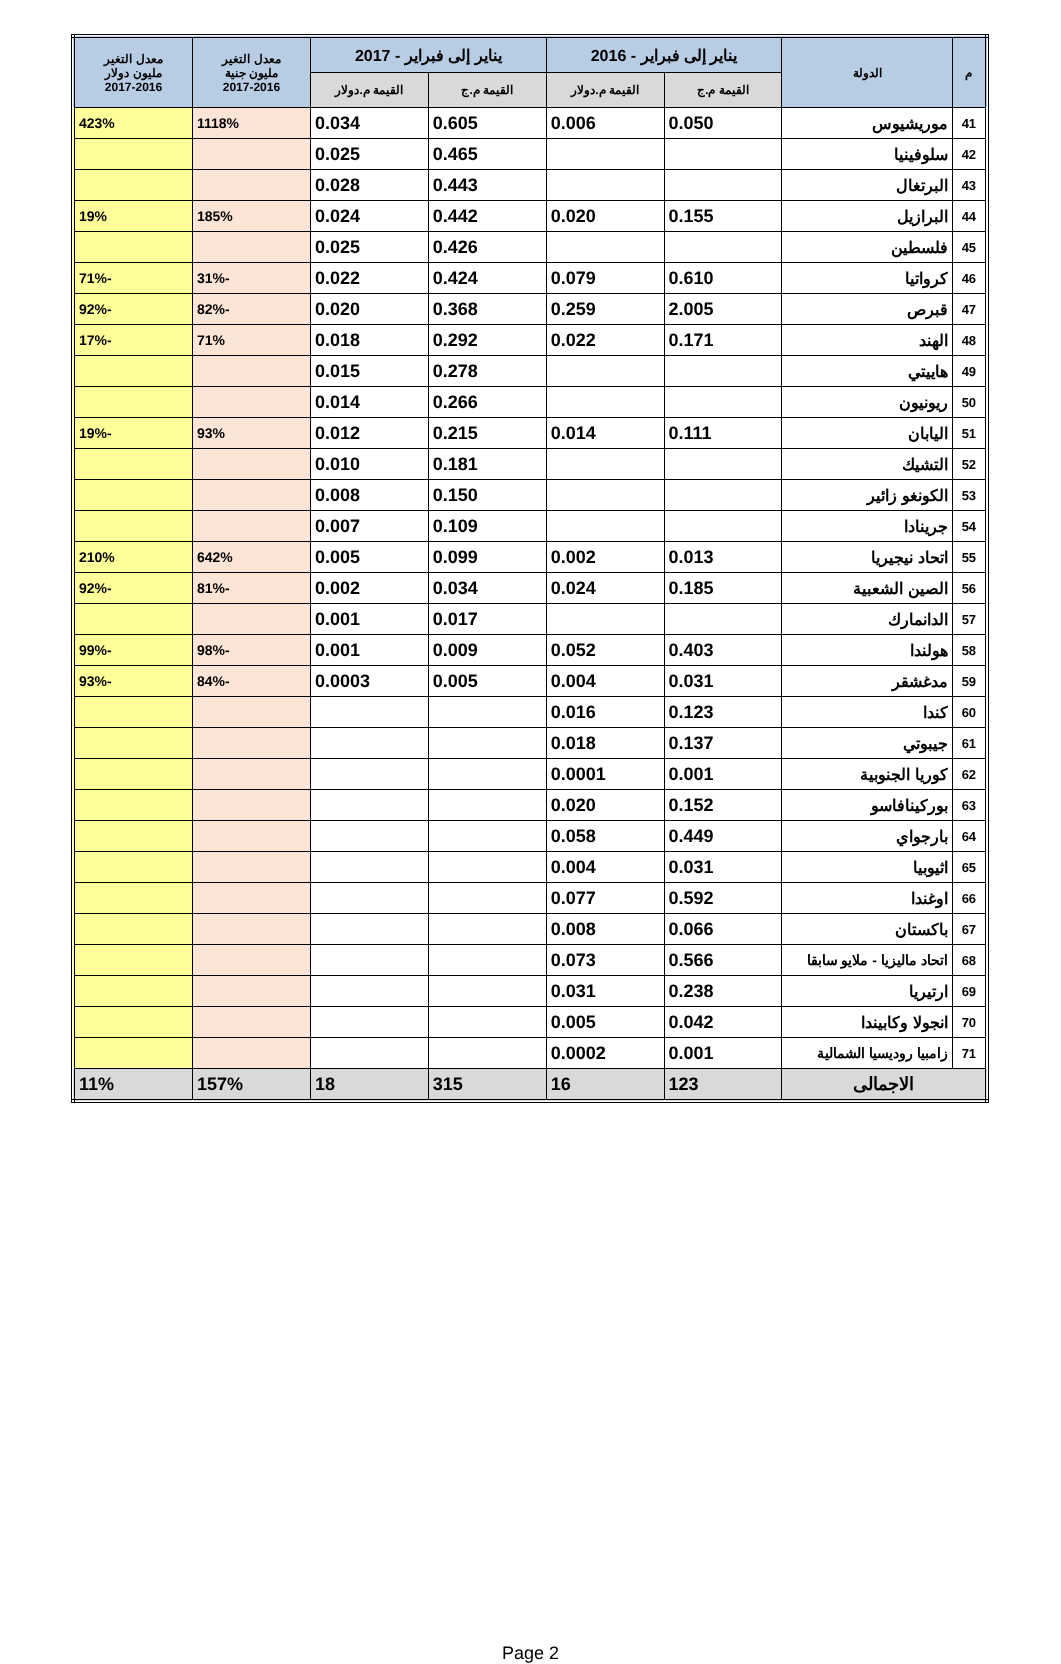| م | الدولة | يناير إلى فبراير - 2016 | | يناير إلى فبراير - 2017 | | معدل التغير مليون جنية 2017-2016 | معدل التغير مليون دولار 2017-2016 |
| --- | --- | --- | --- | --- | --- | --- | --- |
| | | القيمة م.ج | القيمة م.دولار | القيمة م.ج | القيمة م.دولار | | |
| 41 | موريشيوس | 0.050 | 0.006 | 0.605 | 0.034 | 1118% | 423% |
| 42 | سلوفينيا | | | 0.465 | 0.025 | | |
| 43 | البرتغال | | | 0.443 | 0.028 | | |
| 44 | البرازيل | 0.155 | 0.020 | 0.442 | 0.024 | 185% | 19% |
| 45 | فلسطين | | | 0.426 | 0.025 | | |
| 46 | كرواتيا | 0.610 | 0.079 | 0.424 | 0.022 | -31% | -71% |
| 47 | قبرص | 2.005 | 0.259 | 0.368 | 0.020 | -82% | -92% |
| 48 | الهند | 0.171 | 0.022 | 0.292 | 0.018 | 71% | -17% |
| 49 | هاييتي | | | 0.278 | 0.015 | | |
| 50 | ريونيون | | | 0.266 | 0.014 | | |
| 51 | اليابان | 0.111 | 0.014 | 0.215 | 0.012 | 93% | -19% |
| 52 | التشيك | | | 0.181 | 0.010 | | |
| 53 | الكونغو زائير | | | 0.150 | 0.008 | | |
| 54 | جرينادا | | | 0.109 | 0.007 | | |
| 55 | اتحاد نيجيريا | 0.013 | 0.002 | 0.099 | 0.005 | 642% | 210% |
| 56 | الصين الشعبية | 0.185 | 0.024 | 0.034 | 0.002 | -81% | -92% |
| 57 | الدانمارك | | | 0.017 | 0.001 | | |
| 58 | هولندا | 0.403 | 0.052 | 0.009 | 0.001 | -98% | -99% |
| 59 | مدغشقر | 0.031 | 0.004 | 0.005 | 0.0003 | -84% | -93% |
| 60 | كندا | 0.123 | 0.016 | | | | |
| 61 | جيبوتي | 0.137 | 0.018 | | | | |
| 62 | كوريا الجنوبية | 0.001 | 0.0001 | | | | |
| 63 | بوركينافاسو | 0.152 | 0.020 | | | | |
| 64 | بارجواي | 0.449 | 0.058 | | | | |
| 65 | اثيوبيا | 0.031 | 0.004 | | | | |
| 66 | اوغندا | 0.592 | 0.077 | | | | |
| 67 | باكستان | 0.066 | 0.008 | | | | |
| 68 | اتحاد ماليزيا - ملايو سابقا | 0.566 | 0.073 | | | | |
| 69 | ارتيريا | 0.238 | 0.031 | | | | |
| 70 | انجولا وكابيندا | 0.042 | 0.005 | | | | |
| 71 | زامبيا روديسيا الشمالية | 0.001 | 0.0002 | | | | |
| الاجمالى | | 123 | 16 | 315 | 18 | 157% | 11% |
Page 2